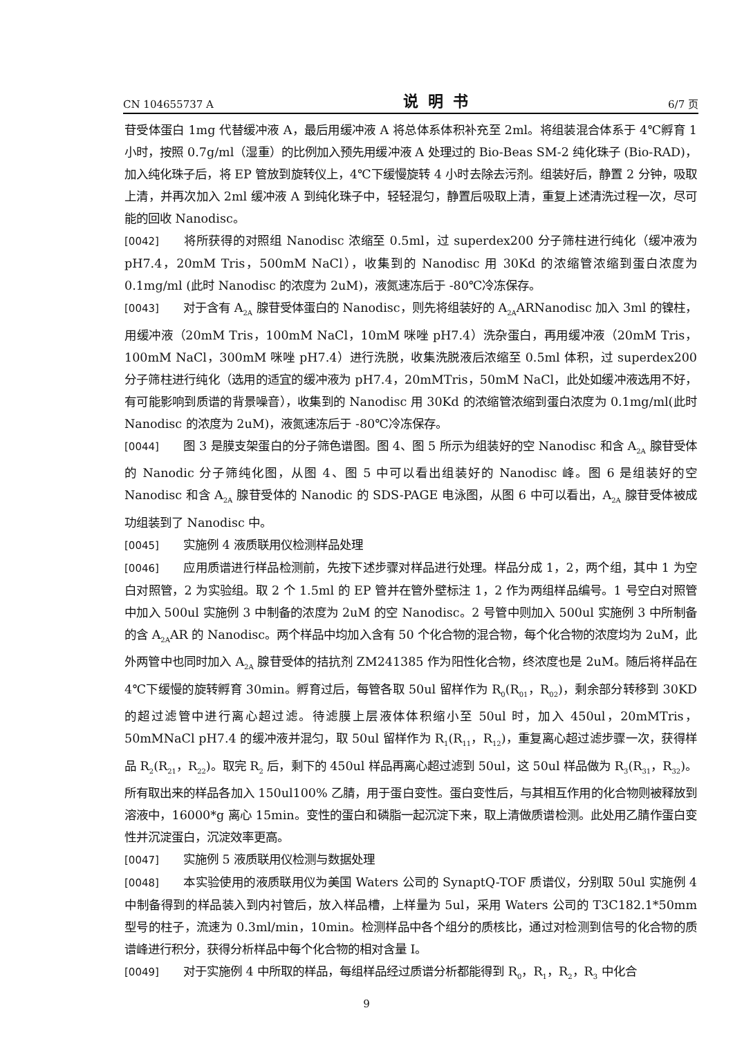CN 104655737 A 说明书 6/7 页
苷受体蛋白 1mg 代替缓冲液 A，最后用缓冲液 A 将总体系体积补充至 2ml。将组装混合体系于 4℃孵育 1 小时，按照 0.7g/ml（湿重）的比例加入预先用缓冲液 A 处理过的 Bio-Beas SM-2 纯化珠子 (Bio-RAD)，加入纯化珠子后，将 EP 管放到旋转仪上，4℃下缓慢旋转 4 小时去除去污剂。组装好后，静置 2 分钟，吸取上清，并再次加入 2ml 缓冲液 A 到纯化珠子中，轻轻混匀，静置后吸取上清，重复上述清洗过程一次，尽可能的回收 Nanodisc。
[0042] 将所获得的对照组 Nanodisc 浓缩至 0.5ml，过 superdex200 分子筛柱进行纯化（缓冲液为 pH7.4，20mM Tris，500mM NaCl），收集到的 Nanodisc 用 30Kd 的浓缩管浓缩到蛋白浓度为 0.1mg/ml (此时 Nanodisc 的浓度为 2uM)，液氮速冻后于 -80℃冷冻保存。
[0043] 对于含有 A<sub>2A</sub> 腺苷受体蛋白的 Nanodisc，则先将组装好的 A<sub>2A</sub>ARNanodisc 加入 3ml 的镍柱，用缓冲液（20mM Tris，100mM NaCl，10mM 咪唑 pH7.4）洗杂蛋白，再用缓冲液（20mM Tris，100mM NaCl，300mM 咪唑 pH7.4）进行洗脱，收集洗脱液后浓缩至 0.5ml 体积，过 superdex200 分子筛柱进行纯化（选用的适宜的缓冲液为 pH7.4，20mMTris，50mM NaCl，此处如缓冲液选用不好，有可能影响到质谱的背景噪音），收集到的 Nanodisc 用 30Kd 的浓缩管浓缩到蛋白浓度为 0.1mg/ml(此时 Nanodisc 的浓度为 2uM)，液氮速冻后于 -80℃冷冻保存。
[0044] 图 3 是膜支架蛋白的分子筛色谱图。图 4、图 5 所示为组装好的空 Nanodisc 和含 A<sub>2A</sub> 腺苷受体的 Nanodic 分子筛纯化图，从图 4、图 5 中可以看出组装好的 Nanodisc 峰。图 6 是组装好的空 Nanodisc 和含 A<sub>2A</sub> 腺苷受体的 Nanodic 的 SDS-PAGE 电泳图，从图 6 中可以看出，A<sub>2A</sub> 腺苷受体被成功组装到了 Nanodisc 中。
[0045] 实施例 4 液质联用仪检测样品处理
[0046] 应用质谱进行样品检测前，先按下述步骤对样品进行处理。样品分成 1，2，两个组，其中 1 为空白对照管，2 为实验组。取 2 个 1.5ml 的 EP 管并在管外壁标注 1，2 作为两组样品编号。1 号空白对照管中加入 500ul 实施例 3 中制备的浓度为 2uM 的空 Nanodisc。2 号管中则加入 500ul 实施例 3 中所制备的含 A<sub>2A</sub>AR 的 Nanodisc。两个样品中均加入含有 50 个化合物的混合物，每个化合物的浓度均为 2uM，此外两管中也同时加入 A<sub>2A</sub> 腺苷受体的拮抗剂 ZM241385 作为阳性化合物，终浓度也是 2uM。随后将样品在 4℃下缓慢的旋转孵育 30min。孵育过后，每管各取 50ul 留样作为 R<sub>0</sub>(R<sub>01</sub>，R<sub>02</sub>)，剩余部分转移到 30KD 的超过滤管中进行离心超过滤。待滤膜上层液体体积缩小至 50ul 时，加入 450ul，20mMTris，50mMNaCl pH7.4 的缓冲液并混匀，取 50ul 留样作为 R<sub>1</sub>(R<sub>11</sub>，R<sub>12</sub>)，重复离心超过滤步骤一次，获得样品 R<sub>2</sub>(R<sub>21</sub>，R<sub>22</sub>)。取完 R<sub>2</sub> 后，剩下的 450ul 样品再离心超过滤到 50ul，这 50ul 样品做为 R<sub>3</sub>(R<sub>31</sub>，R<sub>32</sub>)。所有取出来的样品各加入 150ul100% 乙腈，用于蛋白变性。蛋白变性后，与其相互作用的化合物则被释放到溶液中，16000*g 离心 15min。变性的蛋白和磷脂一起沉淀下来，取上清做质谱检测。此处用乙腈作蛋白变性并沉淀蛋白，沉淀效率更高。
[0047] 实施例 5 液质联用仪检测与数据处理
[0048] 本实验使用的液质联用仪为美国 Waters 公司的 SynaptQ-TOF 质谱仪，分别取 50ul 实施例 4 中制备得到的样品装入到内衬管后，放入样品槽，上样量为 5ul，采用 Waters 公司的 T3C182.1*50mm 型号的柱子，流速为 0.3ml/min，10min。检测样品中各个组分的质核比，通过对检测到信号的化合物的质谱峰进行积分，获得分析样品中每个化合物的相对含量 I。
[0049] 对于实施例 4 中所取的样品，每组样品经过质谱分析都能得到 R<sub>0</sub>，R<sub>1</sub>，R<sub>2</sub>，R<sub>3</sub> 中化合
9